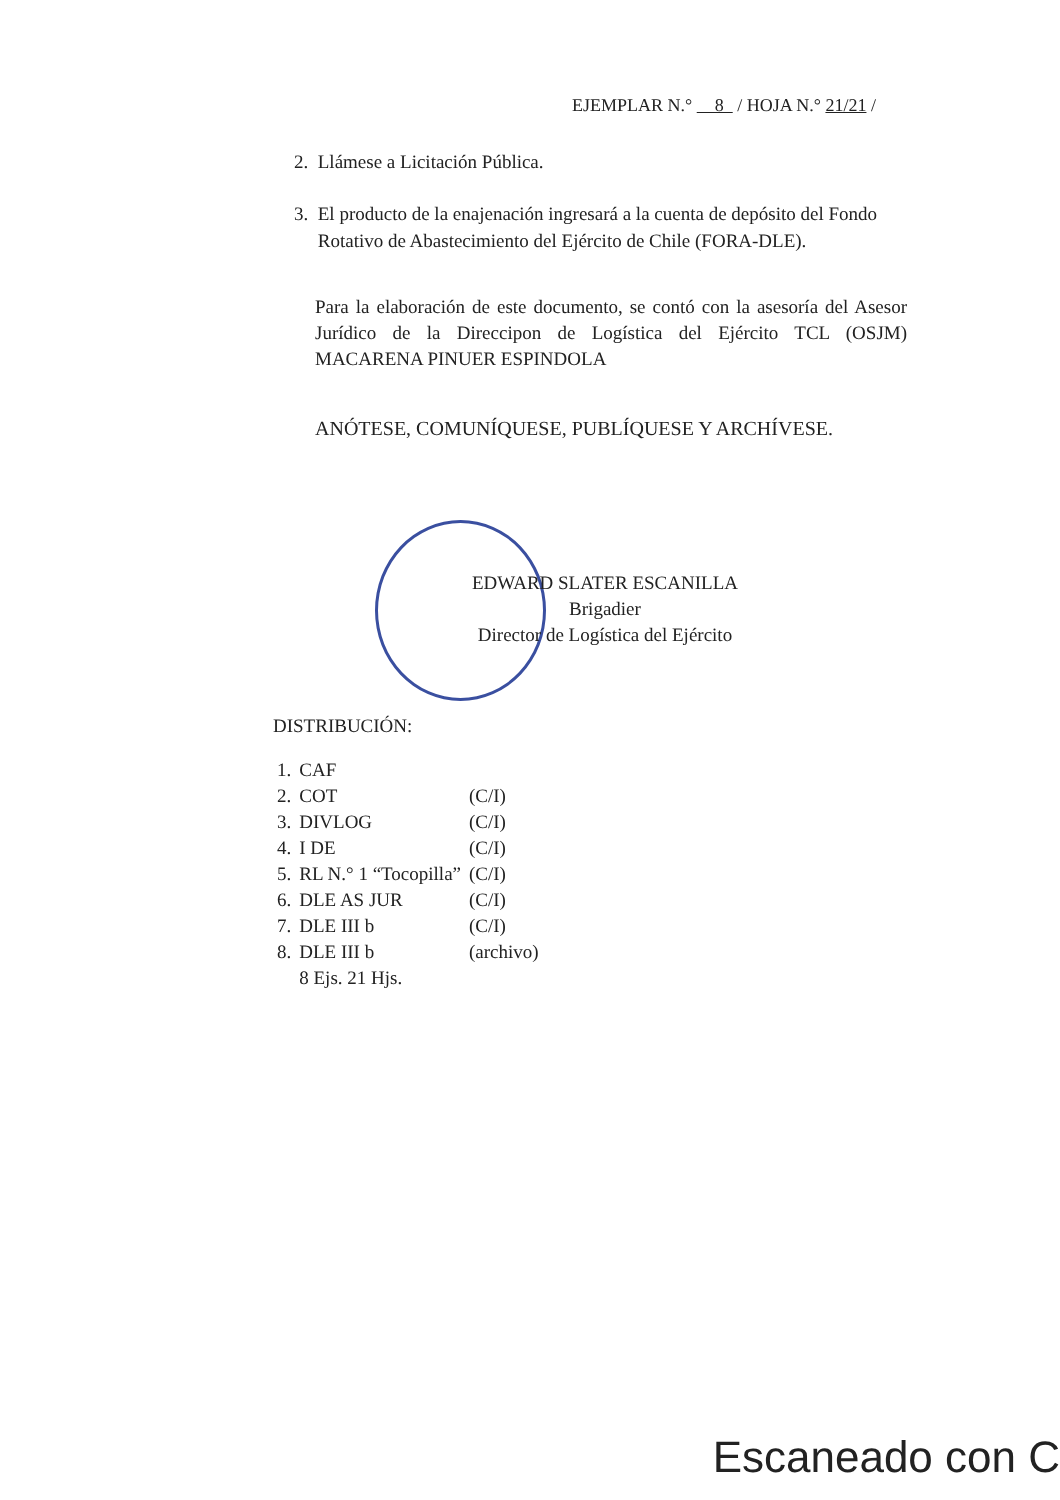EJEMPLAR N.° 8 / HOJA N.° 21/21 /
2. Llámese a Licitación Pública.
3. El producto de la enajenación ingresará a la cuenta de depósito del Fondo
Rotativo de Abastecimiento del Ejército de Chile (FORA-DLE).
Para la elaboración de este documento, se contó con la asesoría del Asesor Jurídico de la Direccipon de Logística del Ejército TCL (OSJM) MACARENA PINUER ESPINDOLA
ANÓTESE, COMUNÍQUESE, PUBLÍQUESE Y ARCHÍVESE.
EDWARD SLATER ESCANILLA
Brigadier
Director de Logística del Ejército
DISTRIBUCIÓN:
| 1. | CAF | |
| 2. | COT | (C/I) |
| 3. | DIVLOG | (C/I) |
| 4. | I DE | (C/I) |
| 5. | RL N.° 1 “Tocopilla” | (C/I) |
| 6. | DLE AS JUR | (C/I) |
| 7. | DLE III b | (C/I) |
| 8. | DLE III b | (archivo) |
| | 8 Ejs. 21 Hjs. | |
Escaneado con C